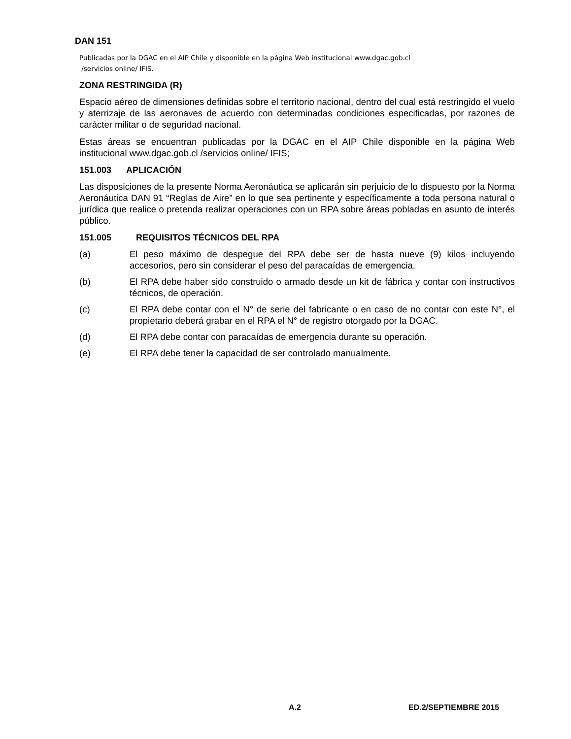DAN 151
Publicadas por la DGAC en el AIP Chile y disponible en la página Web institucional www.dgac.gob.cl
/servicios online/ IFIS.
ZONA RESTRINGIDA (R)
Espacio aéreo de dimensiones definidas sobre el territorio nacional, dentro del cual está restringido el vuelo y aterrizaje de las aeronaves de acuerdo con determinadas condiciones especificadas, por razones de carácter militar o de seguridad nacional.
Estas áreas se encuentran publicadas por la DGAC en el AIP Chile disponible en la página Web institucional www.dgac.gob.cl /servicios online/ IFIS;
151.003 APLICACIÓN
Las disposiciones de la presente Norma Aeronáutica se aplicarán sin perjuicio de lo dispuesto por la Norma Aeronáutica DAN 91 “Reglas de Aire” en lo que sea pertinente y específicamente a toda persona natural o jurídica que realice o pretenda realizar operaciones con un RPA sobre áreas pobladas en asunto de interés público.
151.005 REQUISITOS TÉCNICOS DEL RPA
(a) El peso máximo de despegue del RPA debe ser de hasta nueve (9) kilos incluyendo accesorios, pero sin considerar el peso del paracaídas de emergencia.
(b) El RPA debe haber sido construido o armado desde un kit de fábrica y contar con instructivos técnicos, de operación.
(c) El RPA debe contar con el N° de serie del fabricante o en caso de no contar con este N°, el propietario deberá grabar en el RPA el N° de registro otorgado por la DGAC.
(d) El RPA debe contar con paracaídas de emergencia durante su operación.
(e) El RPA debe tener la capacidad de ser controlado manualmente.
A.2 ED.2/SEPTIEMBRE 2015